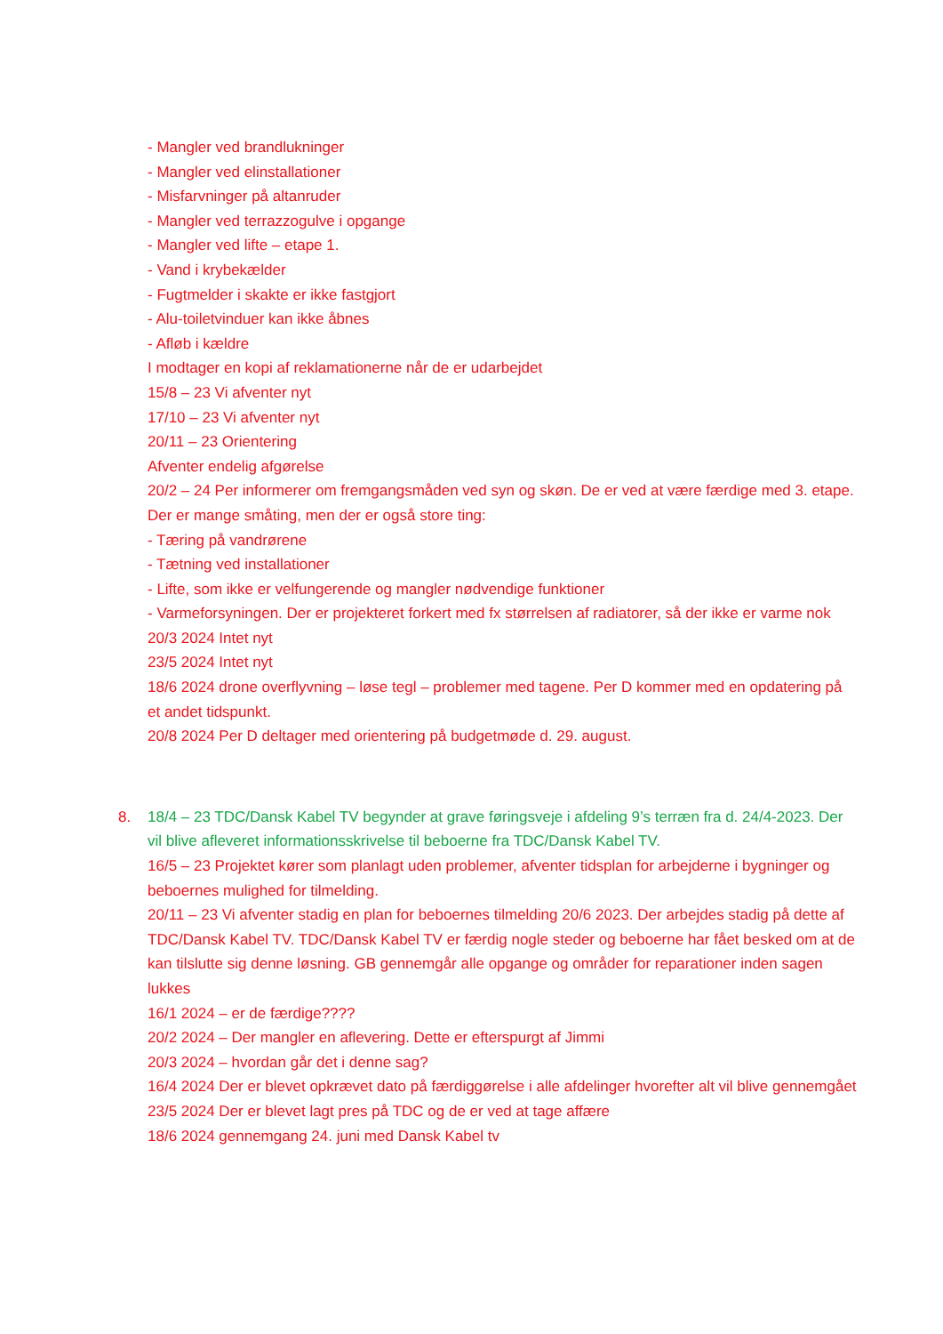- Mangler ved brandlukninger
- Mangler ved elinstallationer
- Misfarvninger på altanruder
- Mangler ved terrazzogulve i opgange
- Mangler ved lifte – etape 1.
- Vand i krybekælder
- Fugtmelder i skakte er ikke fastgjort
- Alu-toiletvinduer kan ikke åbnes
- Afløb i kældre
I modtager en kopi af reklamationerne når de er udarbejdet
15/8 – 23 Vi afventer nyt
17/10 – 23 Vi afventer nyt
20/11 – 23 Orientering
Afventer endelig afgørelse
20/2 – 24 Per informerer om fremgangsmåden ved syn og skøn. De er ved at være færdige med 3. etape. Der er mange småting, men der er også store ting:
- Tæring på vandrørene
- Tætning ved installationer
- Lifte, som ikke er velfungerende og mangler nødvendige funktioner
- Varmeforsyningen. Der er projekteret forkert med fx størrelsen af radiatorer, så der ikke er varme nok
20/3 2024 Intet nyt
23/5 2024 Intet nyt
18/6 2024 drone overflyvning – løse tegl – problemer med tagene. Per D kommer med en opdatering på et andet tidspunkt.
20/8 2024 Per D deltager med orientering på budgetmøde d. 29. august.
8.
18/4 – 23 TDC/Dansk Kabel TV begynder at grave føringsveje i afdeling 9’s terræn fra d. 24/4-2023. Der vil blive afleveret informationsskrivelse til beboerne fra TDC/Dansk Kabel TV.
16/5 – 23 Projektet kører som planlagt uden problemer, afventer tidsplan for arbejderne i bygninger og beboernes mulighed for tilmelding.
20/11 – 23 Vi afventer stadig en plan for beboernes tilmelding 20/6 2023. Der arbejdes stadig på dette af TDC/Dansk Kabel TV. TDC/Dansk Kabel TV er færdig nogle steder og beboerne har fået besked om at de kan tilslutte sig denne løsning. GB gennemgår alle opgange og områder for reparationer inden sagen lukkes
16/1 2024 – er de færdige????
20/2 2024 – Der mangler en aflevering. Dette er efterspurgt af Jimmi
20/3 2024 – hvordan går det i denne sag?
16/4 2024 Der er blevet opkrævet dato på færdiggørelse i alle afdelinger hvorefter alt vil blive gennemgået
23/5 2024 Der er blevet lagt pres på TDC og de er ved at tage affære
18/6 2024 gennemgang 24. juni med Dansk Kabel tv